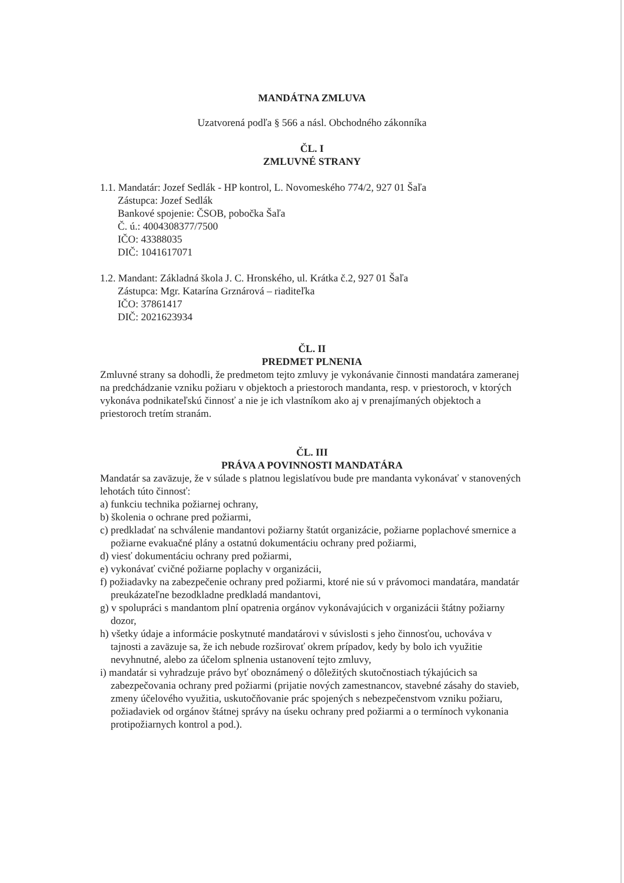MANDÁTNA ZMLUVA
Uzatvorená podľa § 566 a násl. Obchodného zákonníka
ČL. I
ZMLUVNÉ STRANY
1.1. Mandatár: Jozef Sedlák - HP kontrol, L. Novomeského 774/2, 927 01 Šaľa
Zástupca: Jozef Sedlák
Bankové spojenie: ČSOB, pobočka Šaľa
Č. ú.: 4004308377/7500
IČO: 43388035
DIČ: 1041617071
1.2. Mandant: Základná škola J. C. Hronského, ul. Krátka č.2, 927 01 Šaľa
Zástupca: Mgr. Katarína Grznárová – riaditeľka
IČO: 37861417
DIČ: 2021623934
ČL. II
PREDMET PLNENIA
Zmluvné strany sa dohodli, že predmetom tejto zmluvy je vykonávanie činnosti mandatára zameranej na predchádzanie vzniku požiaru v objektoch a priestoroch mandanta, resp. v priestoroch, v ktorých vykonáva podnikateľskú činnosť a nie je ich vlastníkom ako aj v prenajímaných objektoch a priestoroch tretím stranám.
ČL. III
PRÁVA A POVINNOSTI MANDATÁRA
Mandatár sa zaväzuje, že v súlade s platnou legislatívou bude pre mandanta vykonávať v stanovených lehotách túto činnosť:
a) funkciu technika požiarnej ochrany,
b) školenia o ochrane pred požiarmi,
c) predkladať na schválenie mandantovi požiarny štatút organizácie, požiarne poplachové smernice a požiarne evakuačné plány a ostatnú dokumentáciu ochrany pred požiarmi,
d) viesť dokumentáciu ochrany pred požiarmi,
e) vykonávať cvičné požiarne poplachy v organizácii,
f) požiadavky na zabezpečenie ochrany pred požiarmi, ktoré nie sú v právomoci mandatára, mandatár preukázateľne bezodkladne predkladá mandantovi,
g) v spolupráci s mandantom plní opatrenia orgánov vykonávajúcich v organizácii štátny požiarny dozor,
h) všetky údaje a informácie poskytnuté mandatárovi v súvislosti s jeho činnosťou, uchováva v tajnosti a zaväzuje sa, že ich nebude rozširovať okrem prípadov, kedy by bolo ich využitie nevyhnutné, alebo za účelom splnenia ustanovení tejto zmluvy,
i) mandatár si vyhradzuje právo byť oboznámený o dôležitých skutočnostiach týkajúcich sa zabezpečovania ochrany pred požiarmi (prijatie nových zamestnancov, stavebné zásahy do stavieb, zmeny účelového využitia, uskutočňovanie prác spojených s nebezpečenstvom vzniku požiaru, požiadaviek od orgánov štátnej správy na úseku ochrany pred požiarmi a o termínoch vykonania protipožiarnych kontrol a pod.).